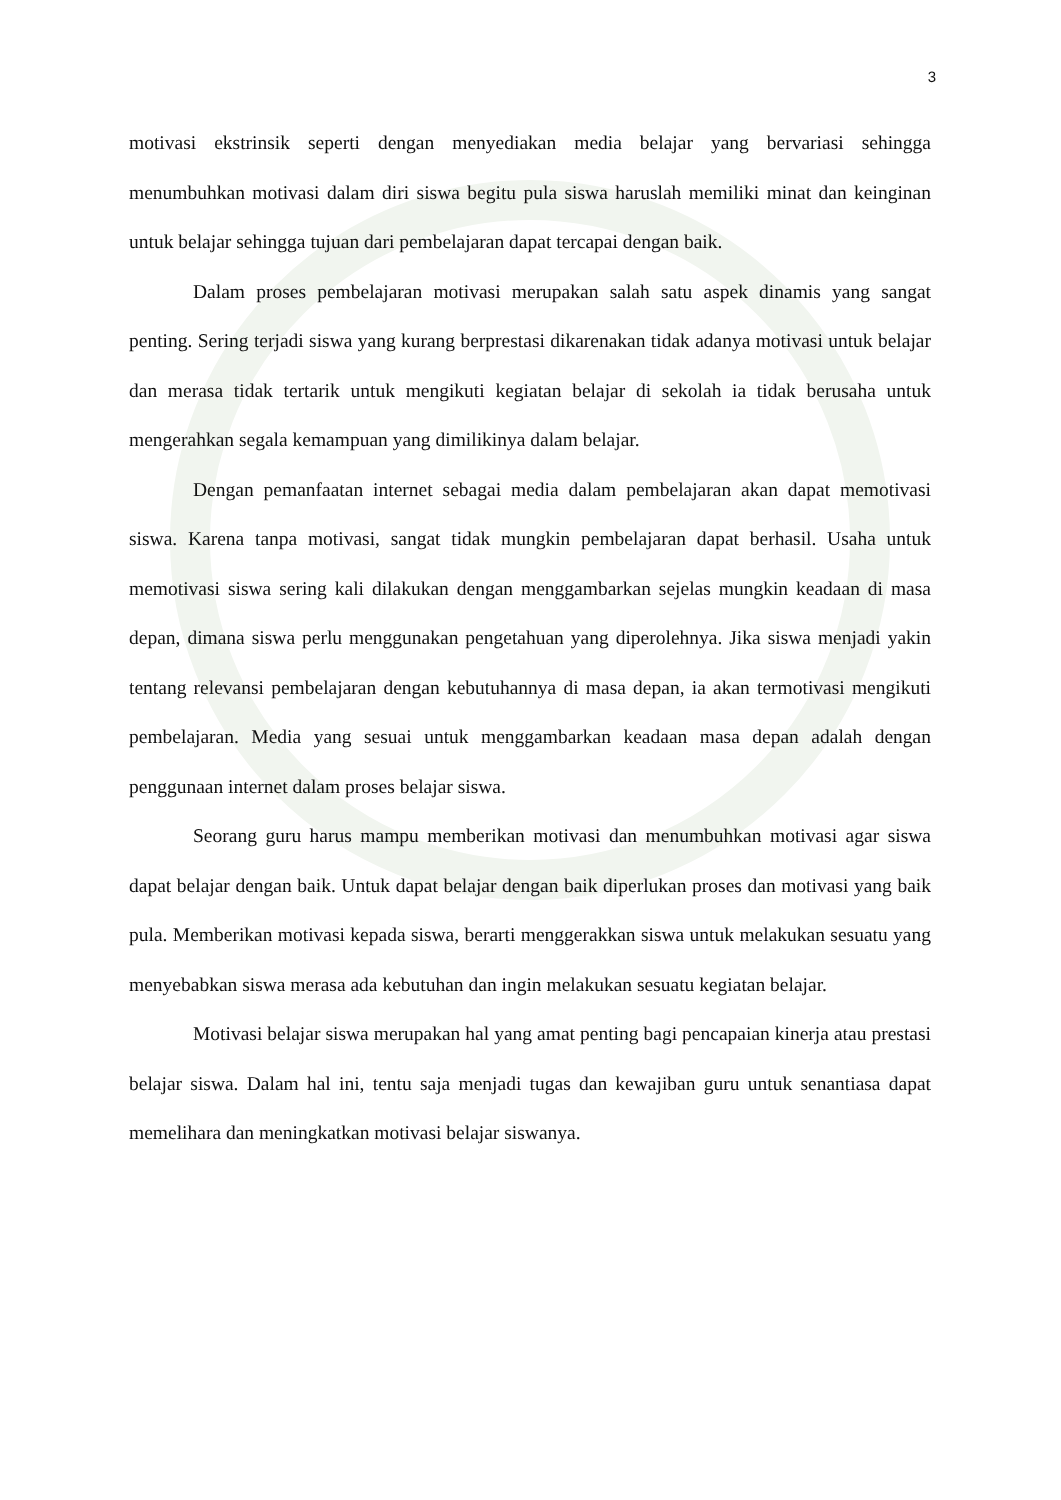3
motivasi ekstrinsik seperti dengan menyediakan media belajar yang bervariasi sehingga menumbuhkan motivasi dalam diri siswa begitu pula siswa haruslah memiliki minat dan keinginan untuk belajar sehingga tujuan dari pembelajaran dapat tercapai dengan baik.
Dalam proses pembelajaran motivasi merupakan salah satu aspek dinamis yang sangat penting. Sering terjadi siswa yang kurang berprestasi dikarenakan tidak adanya motivasi untuk belajar dan merasa tidak tertarik untuk mengikuti kegiatan belajar di sekolah ia tidak berusaha untuk mengerahkan segala kemampuan yang dimilikinya dalam belajar.
Dengan pemanfaatan internet sebagai media dalam pembelajaran akan dapat memotivasi siswa. Karena tanpa motivasi, sangat tidak mungkin pembelajaran dapat berhasil. Usaha untuk memotivasi siswa sering kali dilakukan dengan menggambarkan sejelas mungkin keadaan di masa depan, dimana siswa perlu menggunakan pengetahuan yang diperolehnya. Jika siswa menjadi yakin tentang relevansi pembelajaran dengan kebutuhannya di masa depan, ia akan termotivasi mengikuti pembelajaran. Media yang sesuai untuk menggambarkan keadaan masa depan adalah dengan penggunaan internet dalam proses belajar siswa.
Seorang guru harus mampu memberikan motivasi dan menumbuhkan motivasi agar siswa dapat belajar dengan baik. Untuk dapat belajar dengan baik diperlukan proses dan motivasi yang baik pula. Memberikan motivasi kepada siswa, berarti menggerakkan siswa untuk melakukan sesuatu yang menyebabkan siswa merasa ada kebutuhan dan ingin melakukan sesuatu kegiatan belajar.
Motivasi belajar siswa merupakan hal yang amat penting bagi pencapaian kinerja atau prestasi belajar siswa. Dalam hal ini, tentu saja menjadi tugas dan kewajiban guru untuk senantiasa dapat memelihara dan meningkatkan motivasi belajar siswanya.